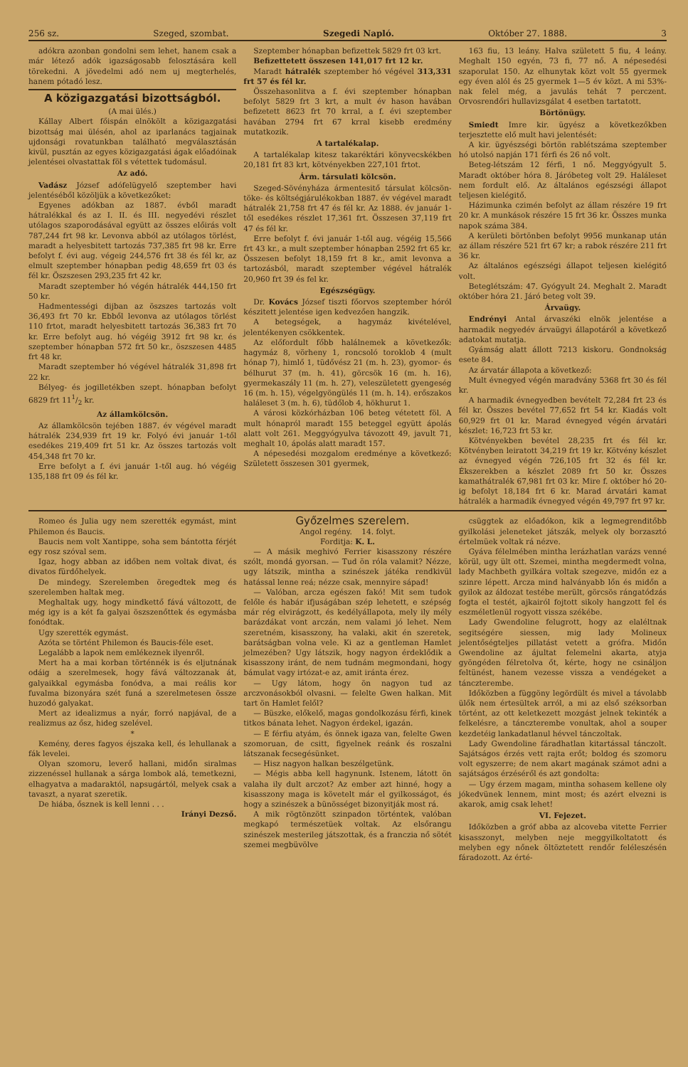256 sz. Szeged, szombat. Szegedi Napló. Október 27. 1888. 3
adókra azonban gondolni sem lehet, hanem csak a már létező adók igazságosabb felosztására kell törekedni. A jövedelmi adó nem uj megterhelés, hanem pótadó lesz.
A közigazgatási bizottságból.
(A mai ülés.)
Kállay Albert főispán elnökölt a közigazgatási bizottság mai ülésén, ahol az iparlanács tagjainak ujdonsági rovatunkban található megválasztásán kivül, pusztán az egyes közigazgatási ágak előadóinak jelentései olvastattak föl s vétettek tudomásul.
Az adó.
Vadász József adófelügyelő szeptember havi jelentéséből közöljük a következőket:
Egyenes adókban az 1887. évből maradt hátralékkal és az I. II. és III. negyedévi részlet utólagos szaporodásával együtt az összes előirás volt 787,244 frt 98 kr. Levonva abból az utólagos törlést, maradt a helyesbitett tartozás 737,385 frt 98 kr. Erre befolyt f. évi aug. végeig 244,576 frt 38 és fél kr, az elmult szeptember hónapban pedig 48,659 frt 03 és fél kr. Öszszesen 293,235 frt 42 kr.
Maradt szeptember hó végén hátralék 444,150 frt 50 kr.
Hadmentességi dijban az öszszes tartozás volt 36,493 frt 70 kr. Ebből levonva az utólagos törlést 110 frtot, maradt helyesbitett tartozás 36,383 frt 70 kr. Erre befolyt aug. hó végéig 3912 frt 98 kr. és szeptember hónapban 572 frt 50 kr., öszszesen 4485 frt 48 kr.
Maradt szeptember hó végével hátralék 31,898 frt 22 kr.
Bélyeg- és jogilletékben szept. hónapban befolyt 6829 frt 111/2 kr.
Az államkölcsön.
Az államkölcsön tejében 1887. év végével maradt hátralék 234,939 frt 19 kr. Folyó évi január 1-től esedékes 219,409 frt 51 kr. Az összes tartozás volt 454,348 frt 70 kr.
Erre befolyt a f. évi január 1-től aug. hó végéig 135,188 frt 09 és fél kr.
Szeptember hónapban befizettek 5829 frt 03 krt.
Befizettetett összesen 141,017 frt 12 kr.
Maradt hátralék szeptember hó végével 313,331 frt 57 és fél kr.
Összehasonlitva a f. évi szeptember hónapban befolyt 5829 frt 3 krt, a mult év hason havában befizetett 8623 frt 70 krral, a f. évi szeptember havában 2794 frt 67 krral kisebb eredmény mutatkozik.
A tartalékalap.
A tartalékalap kitesz takaréktári könyvecskékben 20,181 frt 83 krt, kötvényekben 227,101 frtot.
Árm. társulati kölcsön.
Szeged-Sövényháza ármentesitő társulat kölcsön-töke- és költségjárulékokban 1887. év végével maradt hátralék 21,758 frt 47 és fél kr. Az 1888. év január 1-től esedékes részlet 17,361 frt. Összesen 37,119 frt 47 és fél kr.
Erre befolyt f. évi január 1-től aug. végéig 15,566 frt 43 kr., a mult szeptember hónapban 2592 frt 65 kr. Összesen befolyt 18,159 frt 8 kr., amit levonva a tartozásból, maradt szeptember végével hátralék 20,960 frt 39 és fel kr.
Egészségügy.
Dr. Kovács József tiszti főorvos szeptember hóról készitett jelentése igen kedvezően hangzik.
A betegségek, a hagymáz kivételével, jelentékenyen csökkentek.
Az előfordult főbb halálnemek a következők: hagymáz 8, vörheny 1, roncsoló toroklob 4 (mult hónap 7), himlő 1, tüdővész 21 (m. h. 23), gyomor- és bélhurut 37 (m. h. 41), görcsök 16 (m. h. 16), gyermekaszály 11 (m. h. 27), veleszületett gyengeség 16 (m. h. 15), végelgyöngülés 11 (m. h. 14). erőszakos haláleset 3 (m. h. 6), tüdőlob 4, hökhurut 1.
A városi közkórházban 106 beteg vétetett föl. A mult hónapról maradt 155 beteggel együtt ápolás alatt volt 261. Meggyógyulva távozott 49, javult 71, meghalt 10, ápolás alatt maradt 157.
A népesedési mozgalom eredménye a következő: Született összesen 301 gyermek,
163 fiu, 13 leány. Halva született 5 fiu, 4 leány. Meghalt 150 egyén, 73 fi, 77 nő. A népesedési szaporulat 150. Az elhunytak közt volt 55 gyermek egy éven alól és 25 gyermek 1—5 év közt. A mi 53%-nak felel még, a javulás tehát 7 perczent. Orvosrendőri hullavizsgálat 4 esetben tartatott.
Börtönügy.
Smiedt Imre kir. ügyész a következőkben terjesztette elő mult havi jelentését:
A kir. ügyészségi börtön rablétszáma szeptember hó utolsó napján 171 férfi és 26 nő volt.
Beteg-létszám 12 férfi, 1 nő. Meggyógyult 5. Maradt október hóra 8. Járóbeteg volt 29. Haláleset nem fordult elő. Az általános egészségi állapot teljesen kielégitő.
Házimunka czimén befolyt az állam részére 19 frt 20 kr. A munkások részére 15 frt 36 kr. Összes munka napok száma 384.
A kerületi börtönben befolyt 9956 munkanap után az állam részére 521 frt 67 kr; a rabok részére 211 frt 36 kr.
Az általános egészségi állapot teljesen kielégitő volt.
Beteglétszám: 47. Gyógyult 24. Meghalt 2. Maradt október hóra 21. Járó beteg volt 39.
Árvaügy.
Endrényi Antal árvaszéki elnök jelentése a harmadik negyedév árvaügyi állapotáról a következő adatokat mutatja.
Gyámság alatt állott 7213 kiskoru. Gondnokság esete 84.
Az árvatár állapota a következő:
Mult évnegyed végén maradvány 5368 frt 30 és fél kr.
A harmadik évnegyedben bevételt 72,284 frt 23 és fél kr. Összes bevétel 77,652 frt 54 kr. Kiadás volt 60,929 frt 01 kr. Marad évnegyed végén árvatári készlet: 16,723 frt 53 kr.
Kötvényekben bevétel 28,235 frt és fél kr. Kötvényben leiratott 34,219 frt 19 kr. Kötvény készlet az évnegyed végén 726,105 frt 32 és fél kr. Ékszerekben a készlet 2089 frt 50 kr. Összes kamathátralék 67,981 frt 03 kr. Mire f. október hó 20-ig befolyt 18,184 frt 6 kr. Marad árvatári kamat hátralék a harmadik évnegyed végén 49,797 frt 97 kr.
Romeo és Julia ugy nem szerették egymást, mint Philemon és Baucis.
Baucis nem volt Xantippe, soha sem bántotta férjét egy rosz szóval sem.
Igaz, hogy abban az időben nem voltak divat, és divatos fürdőhelyek.
De mindegy. Szerelemben öregedtek meg és szerelemben haltak meg.
Meghaltak ugy, hogy mindkettő fává változott, de még igy is a két fa galyai öszszenőttek és egymásba fonódtak.
Ugy szerették egymást.
Azóta se történt Philemon és Baucis-féle eset.
Legalább a lapok nem emlékeznek ilyenről.
Mert ha a mai korban történnék is és eljutnának odáig a szerelmesek, hogy fává változzanak át, galyaikkal egymásba fonódva, a mai reális kor fuvalma bizonyára szét funá a szerelmetesen össze huzodó galyakat.
Mert az idealizmus a nyár, forró napjával, de a realizmus az ősz, hideg szelével.
*
Kemény, deres fagyos éjszaka kell, és lehullanak a fák levelei.
Olyan szomoru, leverő hallani, midőn siralmas zizzenéssel hullanak a sárga lombok alá, temetkezni, elhagyatva a madaraktól, napsugártól, melyek csak a tavaszt, a nyarat szeretik.
De hiába, ősznek is kell lenni . . .
Irányi Dezső.
Győzelmes szerelem.
Angol regény. 14. folyt.
Forditja: K. L.
— A másik meghivó Ferrier kisasszony részére szólt, mondá gyorsan. — Tud ön róla valamit? Nézze, ugy látszik, mintha a szinészek játéka rendkivül hatással lenne reá; nézze csak, mennyire sápad!
— Valóban, arcza egészen fakó! Mit sem tudok felőle és habár ifjuságában szép lehetett, e szépség már rég elvirágzott, és kedélyállapota, mely ily mély barázdákat vont arczán, nem valami jó lehet. Nem szeretném, kisasszony, ha valaki, akit én szeretek, barátságban volna vele. Ki az a gentleman Hamlet jelmezében? Ugy látszik, hogy nagyon érdeklődik a kisasszony iránt, de nem tudnám megmondani, hogy bámulat vagy irtózat-e az, amit iránta érez.
— Ugy látom, hogy ön nagyon tud az arczvonásokból olvasni. — felelte Gwen halkan. Mit tart ön Hamlet felől?
— Büszke, előkelő, magas gondolkozásu férfi, kinek titkos bánata lehet. Nagyon érdekel, igazán.
— E férfiu atyám, és önnek igaza van, felelte Gwen szomoruan, de csitt, figyelnek reánk és roszalni látszanak fecsegésünket.
— Hisz nagyon halkan beszélgetünk.
— Mégis abba kell hagynunk. Istenem, látott ön valaha ily dult arczot? Az ember azt hinné, hogy a kisasszony maga is követelt már el gyilkosságot, és hogy a szinészek a bünösséget bizonyitják most rá.
A mik rögtönzött szinpadon történtek, valóban megkapó természetüek voltak. Az elsőrangu szinészek mesterileg játszottak, és a franczia nő sötét szemei megbüvölve
csüggtek az előadókon, kik a legmegrenditőbb gyilkolási jeleneteket játszák, melyek oly borzasztó értelmüek voltak rá nézve.
Gyáva félelmében mintha lerázhatlan varázs venné körül, ugy ült ott. Szemei, mintha megdermedt volna, lady Machbeth gyilkára voltak szegezve, midőn ez a szinre lépett. Arcza mind halványabb lőn és midőn a gyilok az áldozat testébe merült, görcsös rángatódzás fogta el testét, ajkairól fojtott sikoly hangzott fel és eszméletlenül rogyott vissza székébe.
Lady Gwendoline felugrott, hogy az elaléltnak segitségére siessen, mig lady Molineux jelentőségteljes pillatást vetett a grófra. Midőn Gwendoline az ájultat felemelni akarta, atyja gyöngéden félretolva őt, kérte, hogy ne csináljon feltünést, hanem vezesse vissza a vendégeket a tánczterembe.
Időközben a függöny legördült és mivel a távolabb ülők nem értesültek arról, a mi az első széksorban történt, az ott keletkezett mozgást jelnek tekinték a felkelésre, a tánczterembe vonultak, ahol a souper kezdetéig lankadatlanul hévvel tánczoltak.
Lady Gwendoline fáradhatlan kitartással tánczolt. Sajátságos érzés vett rajta erőt; boldog és szomoru volt egyszerre; de nem akart magának számot adni a sajátságos érzéséről és azt gondolta:
— Ugy érzem magam, mintha sohasem kellene oly jókedvünek lennem, mint most; és azért elvezni is akarok, amig csak lehet!
VI. Fejezet.
Időközben a gróf abba az alcoveba vitette Ferrier kisasszonyt, melyben neje meggyilkoltatott és melyben egy nőnek öltöztetett rendőr feléleszésén fáradozott. Az érté-